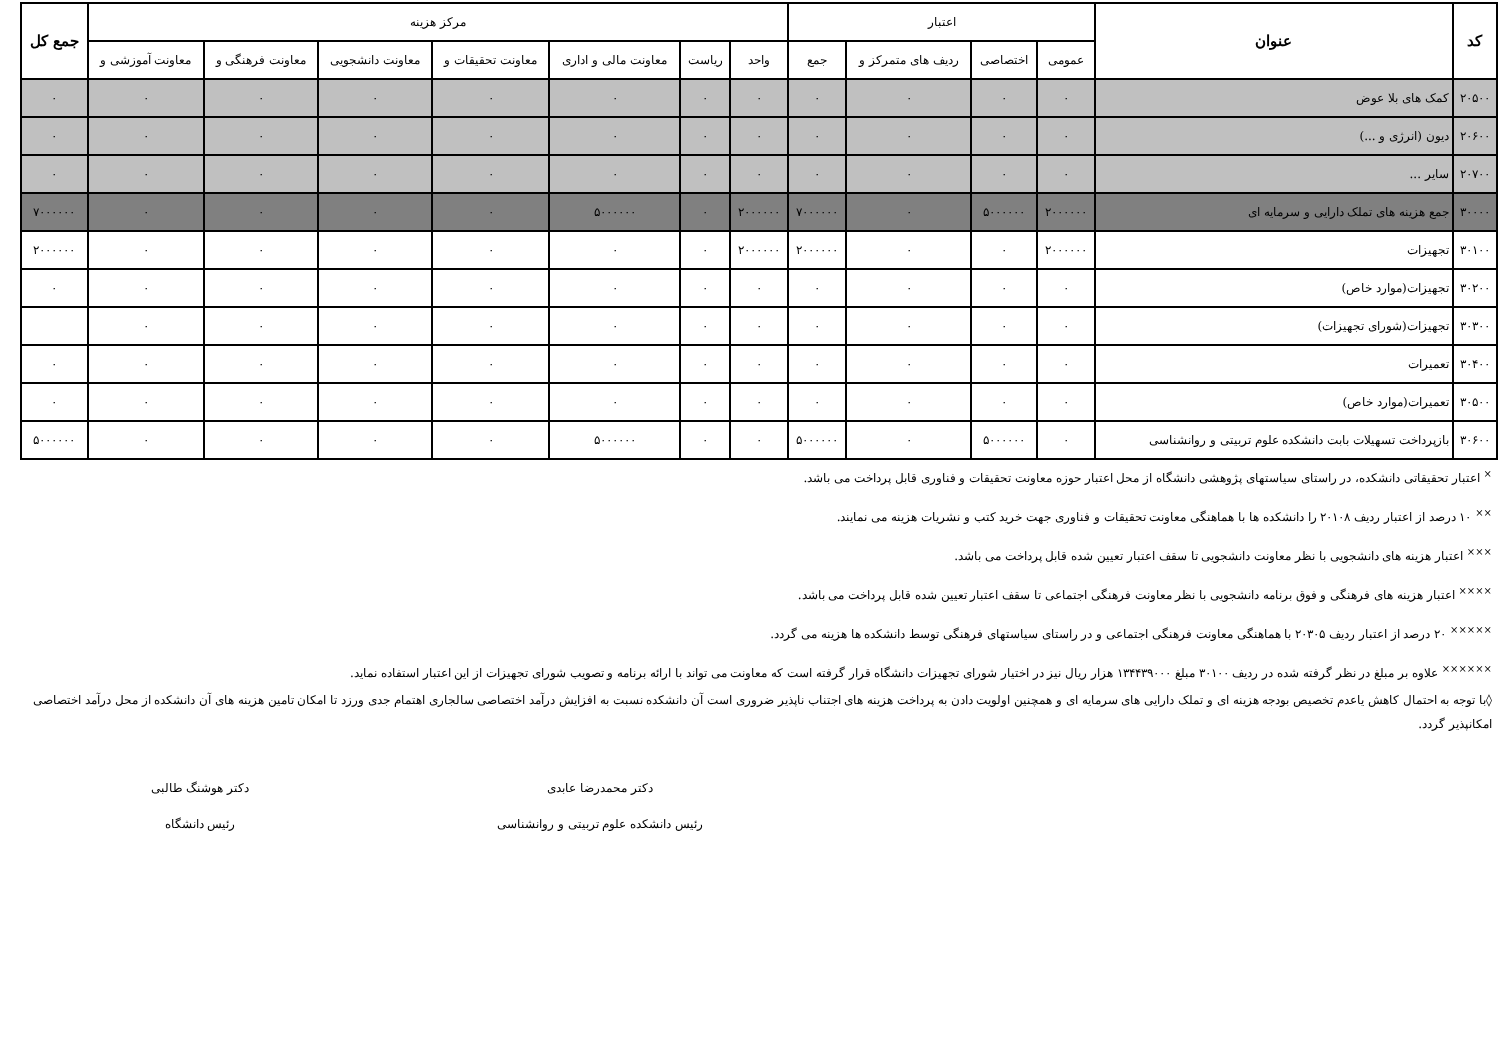| کد | عنوان | اعتبار | | | | مرکز هزینه | | | | | | | جمع کل |
| --- | --- | --- | --- | --- | --- | --- | --- | --- | --- | --- | --- | --- | --- |
| | | عمومی | اختصاصی | ردیف های متمرکز و | جمع | واحد | ریاست | معاونت مالی و اداری | معاونت تحقیقات و | معاونت دانشجویی | معاونت فرهنگی و | معاونت آموزشی و | |
| ۲۰۵۰۰ | کمک های بلا عوض | ۰ | ۰ | ۰ | ۰ | ۰ | ۰ | ۰ | ۰ | ۰ | ۰ | ۰ | ۰ |
| ۲۰۶۰۰ | دیون (انرژی و ...) | ۰ | ۰ | ۰ | ۰ | ۰ | ۰ | ۰ | ۰ | ۰ | ۰ | ۰ | ۰ |
| ۲۰۷۰۰ | سایر ... | ۰ | ۰ | ۰ | ۰ | ۰ | ۰ | ۰ | ۰ | ۰ | ۰ | ۰ | ۰ |
| ۳۰۰۰۰ | جمع هزینه های تملک دارایی و سرمایه ای | ۲۰۰۰۰۰۰ | ۵۰۰۰۰۰۰ | ۰ | ۷۰۰۰۰۰۰ | ۲۰۰۰۰۰۰ | ۰ | ۵۰۰۰۰۰۰ | ۰ | ۰ | ۰ | ۰ | ۷۰۰۰۰۰۰ |
| ۳۰۱۰۰ | تجهیزات | ۲۰۰۰۰۰۰ | ۰ | ۰ | ۲۰۰۰۰۰۰ | ۲۰۰۰۰۰۰ | ۰ | ۰ | ۰ | ۰ | ۰ | ۰ | ۲۰۰۰۰۰۰ |
| ۳۰۲۰۰ | تجهیزات(موارد خاص) | ۰ | ۰ | ۰ | ۰ | ۰ | ۰ | ۰ | ۰ | ۰ | ۰ | ۰ | ۰ |
| ۳۰۳۰۰ | تجهیزات(شورای تجهیزات) | ۰ | ۰ | ۰ | ۰ | ۰ | ۰ | ۰ | ۰ | ۰ | ۰ | ۰ | |
| ۳۰۴۰۰ | تعمیرات | ۰ | ۰ | ۰ | ۰ | ۰ | ۰ | ۰ | ۰ | ۰ | ۰ | ۰ | ۰ |
| ۳۰۵۰۰ | تعمیرات(موارد خاص) | ۰ | ۰ | ۰ | ۰ | ۰ | ۰ | ۰ | ۰ | ۰ | ۰ | ۰ | ۰ |
| ۳۰۶۰۰ | بازپرداخت تسهیلات بابت دانشکده علوم تربیتی و روانشناسی | ۰ | ۵۰۰۰۰۰۰ | ۰ | ۵۰۰۰۰۰۰ | ۰ | ۰ | ۵۰۰۰۰۰۰ | ۰ | ۰ | ۰ | ۰ | ۵۰۰۰۰۰۰ |
<sup>×</sup> اعتبار تحقیقاتی دانشکده، در راستای سیاستهای پژوهشی دانشگاه از محل اعتبار حوزه معاونت تحقیقات و فناوری قابل پرداخت می باشد.
<sup>××</sup> ۱۰ درصد از اعتبار ردیف ۲۰۱۰۸ را دانشکده ها با هماهنگی معاونت تحقیقات و فناوری جهت خرید کتب و نشریات هزینه می نمایند.
<sup>×××</sup> اعتبار هزینه های دانشجویی با نظر معاونت دانشجویی تا سقف اعتبار تعیین شده قابل پرداخت می باشد.
<sup>××××</sup> اعتبار هزینه های فرهنگی و فوق برنامه دانشجویی با نظر معاونت فرهنگی اجتماعی تا سقف اعتبار تعیین شده قابل پرداخت می باشد.
<sup>×××××</sup> ۲۰ درصد از اعتبار ردیف ۲۰۳۰۵ با هماهنگی معاونت فرهنگی اجتماعی و در راستای سیاستهای فرهنگی توسط دانشکده ها هزینه می گردد.
<sup>××××××</sup> علاوه بر مبلغ در نظر گرفته شده در ردیف ۳۰۱۰۰ مبلغ ۱۳۴۴۳۹۰۰۰ هزار ریال نیز در اختیار شورای تجهیزات دانشگاه قرار گرفته است که معاونت می تواند با ارائه برنامه و تصویب شورای تجهیزات از این اعتبار استفاده نماید.
◊با توجه به احتمال کاهش یاعدم تخصیص بودجه هزینه ای و تملک دارایی های سرمایه ای و همچنین اولویت دادن به پرداخت هزینه های اجتناب ناپذیر ضروری است آن دانشکده نسبت به افزایش درآمد اختصاصی سالجاری اهتمام جدی ورزد تا امکان تامین هزینه های آن دانشکده از محل درآمد اختصاصی امکانپذیر گردد.
دکتر محمدرضا عابدی
رئیس دانشکده علوم تربیتی و روانشناسی
دکتر هوشنگ طالبی
رئیس دانشگاه